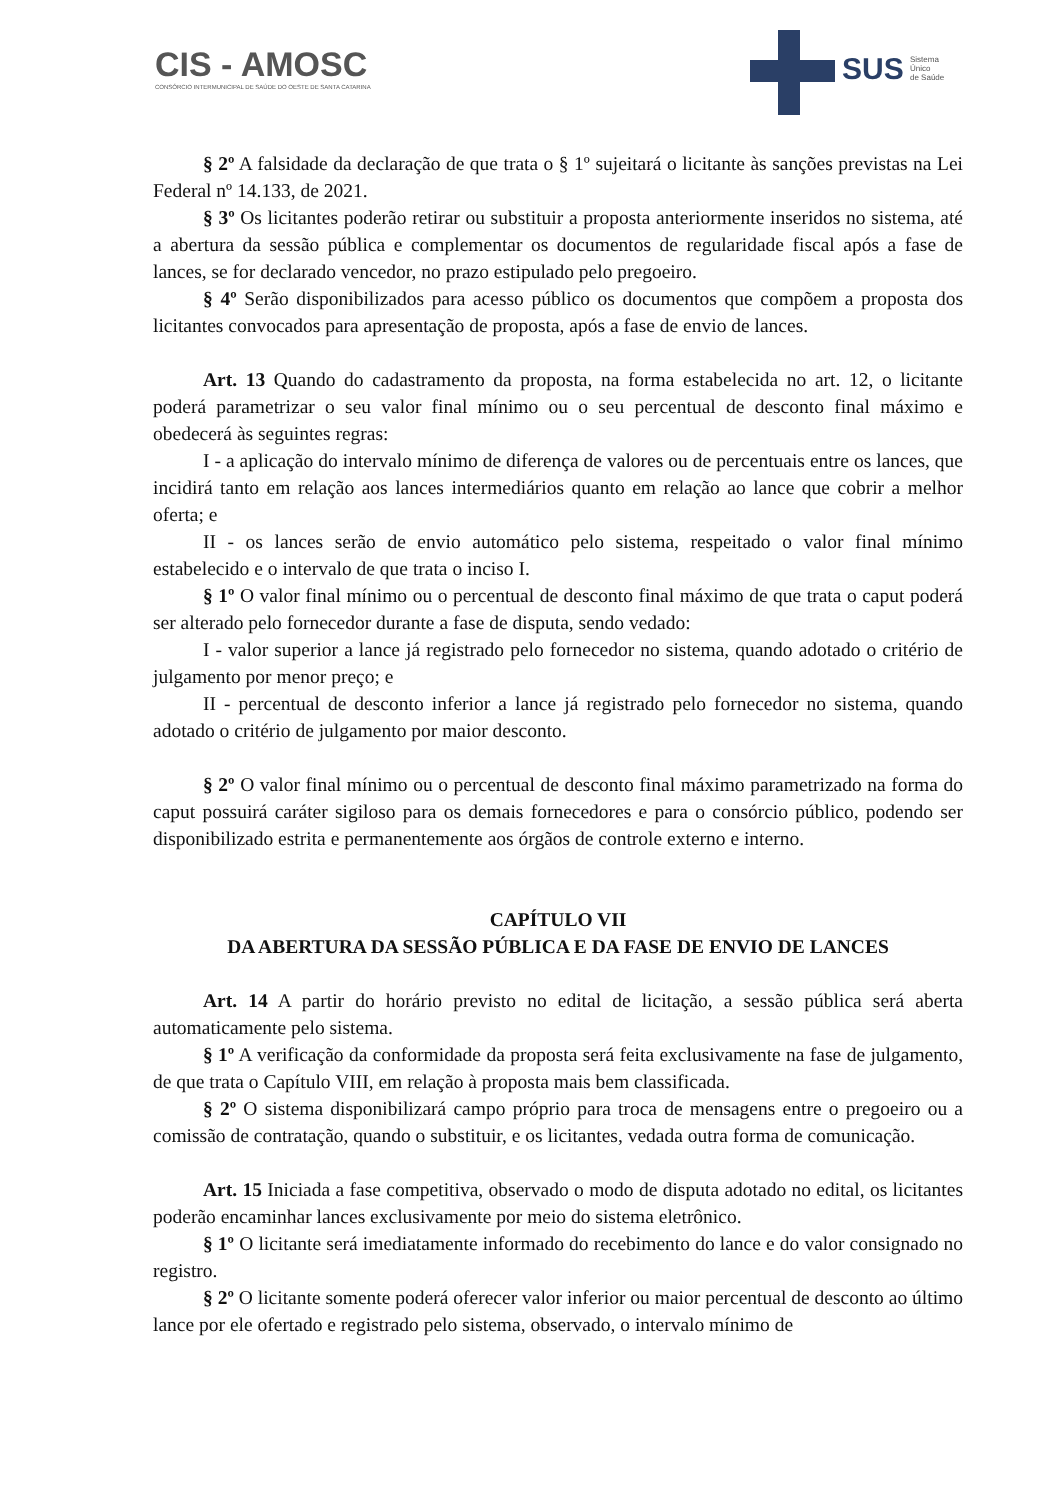CIS - AMOSC
CONSÓRCIO INTERMUNICIPAL DE SAÚDE DO OESTE DE SANTA CATARINA
SUS
Sistema
Único
de Saúde
§ 2º A falsidade da declaração de que trata o § 1º sujeitará o licitante às sanções previstas na Lei Federal nº 14.133, de 2021.
§ 3º Os licitantes poderão retirar ou substituir a proposta anteriormente inseridos no sistema, até a abertura da sessão pública e complementar os documentos de regularidade fiscal após a fase de lances, se for declarado vencedor, no prazo estipulado pelo pregoeiro.
§ 4º Serão disponibilizados para acesso público os documentos que compõem a proposta dos licitantes convocados para apresentação de proposta, após a fase de envio de lances.
Art. 13 Quando do cadastramento da proposta, na forma estabelecida no art. 12, o licitante poderá parametrizar o seu valor final mínimo ou o seu percentual de desconto final máximo e obedecerá às seguintes regras:
I - a aplicação do intervalo mínimo de diferença de valores ou de percentuais entre os lances, que incidirá tanto em relação aos lances intermediários quanto em relação ao lance que cobrir a melhor oferta; e
II - os lances serão de envio automático pelo sistema, respeitado o valor final mínimo estabelecido e o intervalo de que trata o inciso I.
§ 1º O valor final mínimo ou o percentual de desconto final máximo de que trata o caput poderá ser alterado pelo fornecedor durante a fase de disputa, sendo vedado:
I - valor superior a lance já registrado pelo fornecedor no sistema, quando adotado o critério de julgamento por menor preço; e
II - percentual de desconto inferior a lance já registrado pelo fornecedor no sistema, quando adotado o critério de julgamento por maior desconto.
§ 2º O valor final mínimo ou o percentual de desconto final máximo parametrizado na forma do caput possuirá caráter sigiloso para os demais fornecedores e para o consórcio público, podendo ser disponibilizado estrita e permanentemente aos órgãos de controle externo e interno.
CAPÍTULO VII
DA ABERTURA DA SESSÃO PÚBLICA E DA FASE DE ENVIO DE LANCES
Art. 14 A partir do horário previsto no edital de licitação, a sessão pública será aberta automaticamente pelo sistema.
§ 1º A verificação da conformidade da proposta será feita exclusivamente na fase de julgamento, de que trata o Capítulo VIII, em relação à proposta mais bem classificada.
§ 2º O sistema disponibilizará campo próprio para troca de mensagens entre o pregoeiro ou a comissão de contratação, quando o substituir, e os licitantes, vedada outra forma de comunicação.
Art. 15 Iniciada a fase competitiva, observado o modo de disputa adotado no edital, os licitantes poderão encaminhar lances exclusivamente por meio do sistema eletrônico.
§ 1º O licitante será imediatamente informado do recebimento do lance e do valor consignado no registro.
§ 2º O licitante somente poderá oferecer valor inferior ou maior percentual de desconto ao último lance por ele ofertado e registrado pelo sistema, observado, o intervalo mínimo de